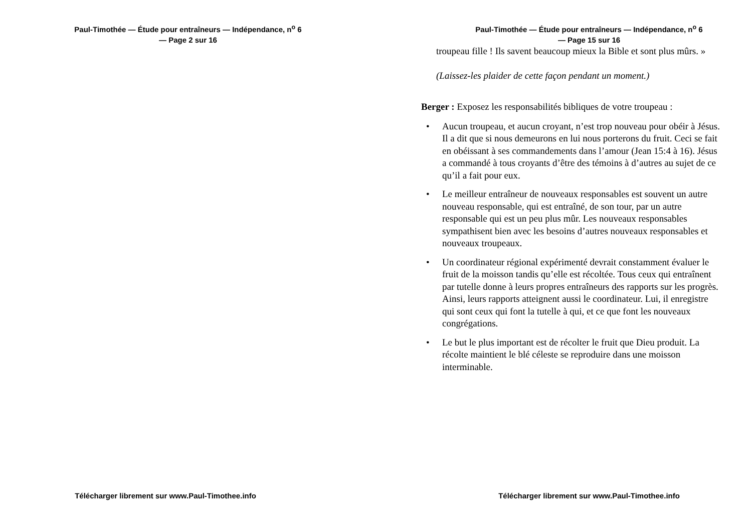Paul-Timothée — Étude pour entraîneurs — Indépendance, n<sup>o</sup> 6
— Page 2 sur 16
Télécharger librement sur www.Paul-Timothee.info
Paul-Timothée — Étude pour entraîneurs — Indépendance, n<sup>o</sup> 6
— Page 15 sur 16
troupeau fille ! Ils savent beaucoup mieux la Bible et sont plus mûrs. »
(Laissez-les plaider de cette façon pendant un moment.)
Berger : Exposez les responsabilités bibliques de votre troupeau :
• Aucun troupeau, et aucun croyant, n’est trop nouveau pour obéir à Jésus. Il a dit que si nous demeurons en lui nous porterons du fruit. Ceci se fait en obéissant à ses commandements dans l’amour (Jean 15:4 à 16). Jésus a commandé à tous croyants d’être des témoins à d’autres au sujet de ce qu’il a fait pour eux.
• Le meilleur entraîneur de nouveaux responsables est souvent un autre nouveau responsable, qui est entraîné, de son tour, par un autre responsable qui est un peu plus mûr. Les nouveaux responsables sympathisent bien avec les besoins d’autres nouveaux responsables et nouveaux troupeaux.
• Un coordinateur régional expérimenté devrait constamment évaluer le fruit de la moisson tandis qu’elle est récoltée. Tous ceux qui entraînent par tutelle donne à leurs propres entraîneurs des rapports sur les progrès. Ainsi, leurs rapports atteignent aussi le coordinateur. Lui, il enregistre qui sont ceux qui font la tutelle à qui, et ce que font les nouveaux congrégations.
• Le but le plus important est de récolter le fruit que Dieu produit. La récolte maintient le blé céleste se reproduire dans une moisson interminable.
Télécharger librement sur www.Paul-Timothee.info